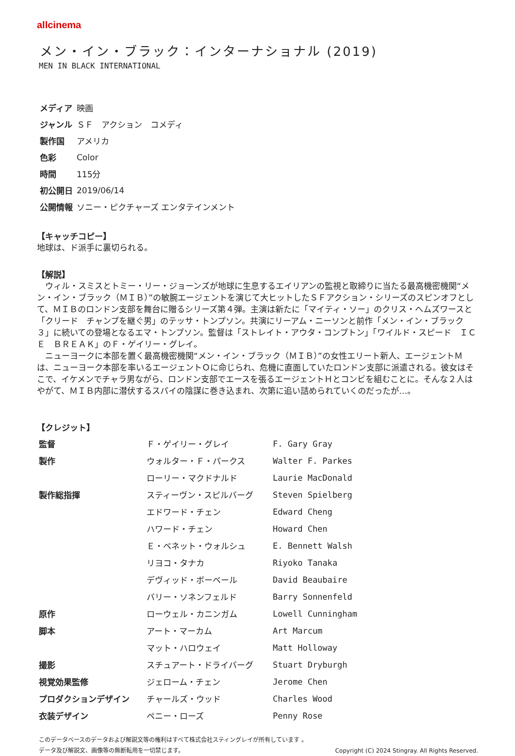allcinema
メン・イン・ブラック：インターナショナル (2019)
MEN IN BLACK INTERNATIONAL
| メディア | 映画 |
| ジャンル | ＳＦ アクション コメディ |
| 製作国 | アメリカ |
| 色彩 | Color |
| 時間 | 115分 |
| 初公開日 | 2019/06/14 |
| 公開情報 | ソニー・ピクチャーズ エンタテインメント |
【キャッチコピー】
地球は、ド派手に裏切られる。
【解説】
　ウィル・スミスとトミー・リー・ジョーンズが地球に生息するエイリアンの監視と取締りに当たる最高機密機関“メン・イン・ブラック（ＭＩＢ）”の敏腕エージェントを演じて大ヒットしたＳＦアクション・シリーズのスピンオフとして、ＭＩＢのロンドン支部を舞台に贈るシリーズ第４弾。主演は新たに「マイティ・ソー」のクリス・ヘムズワースと「クリード　チャンプを継ぐ男」のテッサ・トンプソン。共演にリーアム・ニーソンと前作「メン・イン・ブラック３」に続いての登場となるエマ・トンプソン。監督は「ストレイト・アウタ・コンプトン」「ワイルド・スピード　ＩＣＥ　ＢＲＥＡＫ」のＦ・ゲイリー・グレイ。
　ニューヨークに本部を置く最高機密機関“メン・イン・ブラック（ＭＩＢ）”の女性エリート新人、エージェントＭは、ニューヨーク本部を率いるエージェントＯに命じられ、危機に直面していたロンドン支部に派遣される。彼女はそこで、イケメンでチャラ男ながら、ロンドン支部でエースを張るエージェントＨとコンビを組むことに。そんな２人はやがて、ＭＩＢ内部に潜伏するスパイの陰謀に巻き込まれ、次第に追い詰められていくのだったが…。
【クレジット】
| 監督 | Ｆ・ゲイリー・グレイ | F. Gary Gray |
| 製作 | ウォルター・Ｆ・パークス | Walter F. Parkes |
| | ローリー・マクドナルド | Laurie MacDonald |
| 製作総指揮 | スティーヴン・スピルバーグ | Steven Spielberg |
| | エドワード・チェン | Edward Cheng |
| | ハワード・チェン | Howard Chen |
| | Ｅ・ベネット・ウォルシュ | E. Bennett Walsh |
| | リヨコ・タナカ | Riyoko Tanaka |
| | デヴィッド・ボーベール | David Beaubaire |
| | バリー・ソネンフェルド | Barry Sonnenfeld |
| 原作 | ローウェル・カニンガム | Lowell Cunningham |
| 脚本 | アート・マーカム | Art Marcum |
| | マット・ハロウェイ | Matt Holloway |
| 撮影 | スチュアート・ドライバーグ | Stuart Dryburgh |
| 視覚効果監修 | ジェローム・チェン | Jerome Chen |
| プロダクションデザイン | チャールズ・ウッド | Charles Wood |
| 衣装デザイン | ペニー・ローズ | Penny Rose |
このデータベースのデータおよび解説文等の権利はすべて株式会社スティングレイが所有しています 。
データ及び解説文、画像等の無断転用を一切禁じます。 Copyright (C) 2024 Stingray. All Rights Reserved.